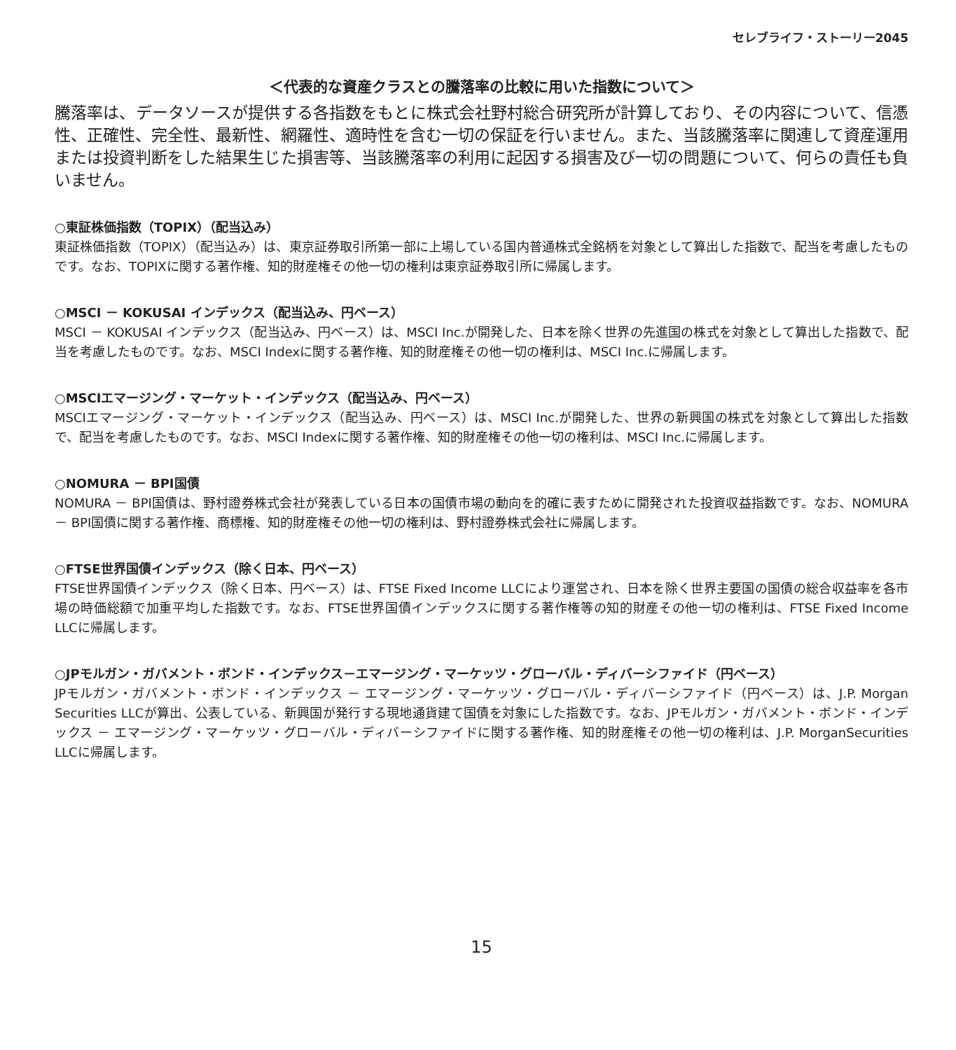セレブライフ・ストーリー2045
＜代表的な資産クラスとの騰落率の比較に用いた指数について＞
騰落率は、データソースが提供する各指数をもとに株式会社野村総合研究所が計算しており、その内容について、信憑性、正確性、完全性、最新性、網羅性、適時性を含む一切の保証を行いません。また、当該騰落率に関連して資産運用または投資判断をした結果生じた損害等、当該騰落率の利用に起因する損害及び一切の問題について、何らの責任も負いません。
○東証株価指数（TOPIX）（配当込み）
東証株価指数（TOPIX）（配当込み）は、東京証券取引所第一部に上場している国内普通株式全銘柄を対象として算出した指数で、配当を考慮したものです。なお、TOPIXに関する著作権、知的財産権その他一切の権利は東京証券取引所に帰属します。
○MSCI － KOKUSAI インデックス（配当込み、円ベース）
MSCI － KOKUSAI インデックス（配当込み、円ベース）は、MSCI Inc.が開発した、日本を除く世界の先進国の株式を対象として算出した指数で、配当を考慮したものです。なお、MSCI Indexに関する著作権、知的財産権その他一切の権利は、MSCI Inc.に帰属します。
○MSCIエマージング・マーケット・インデックス（配当込み、円ベース）
MSCIエマージング・マーケット・インデックス（配当込み、円ベース）は、MSCI Inc.が開発した、世界の新興国の株式を対象として算出した指数で、配当を考慮したものです。なお、MSCI Indexに関する著作権、知的財産権その他一切の権利は、MSCI Inc.に帰属します。
○NOMURA － BPI国債
NOMURA － BPI国債は、野村證券株式会社が発表している日本の国債市場の動向を的確に表すために開発された投資収益指数です。なお、NOMURA － BPI国債に関する著作権、商標権、知的財産権その他一切の権利は、野村證券株式会社に帰属します。
○FTSE世界国債インデックス（除く日本、円ベース）
FTSE世界国債インデックス（除く日本、円ベース）は、FTSE Fixed Income LLCにより運営され、日本を除く世界主要国の国債の総合収益率を各市場の時価総額で加重平均した指数です。なお、FTSE世界国債インデックスに関する著作権等の知的財産その他一切の権利は、FTSE Fixed Income LLCに帰属します。
○JPモルガン・ガバメント・ボンド・インデックス－エマージング・マーケッツ・グローバル・ディバーシファイド（円ベース）
JPモルガン・ガバメント・ボンド・インデックス － エマージング・マーケッツ・グローバル・ディバーシファイド（円ベース）は、J.P. Morgan Securities LLCが算出、公表している、新興国が発行する現地通貨建て国債を対象にした指数です。なお、JPモルガン・ガバメント・ボンド・インデックス － エマージング・マーケッツ・グローバル・ディバーシファイドに関する著作権、知的財産権その他一切の権利は、J.P. MorganSecurities LLCに帰属します。
15